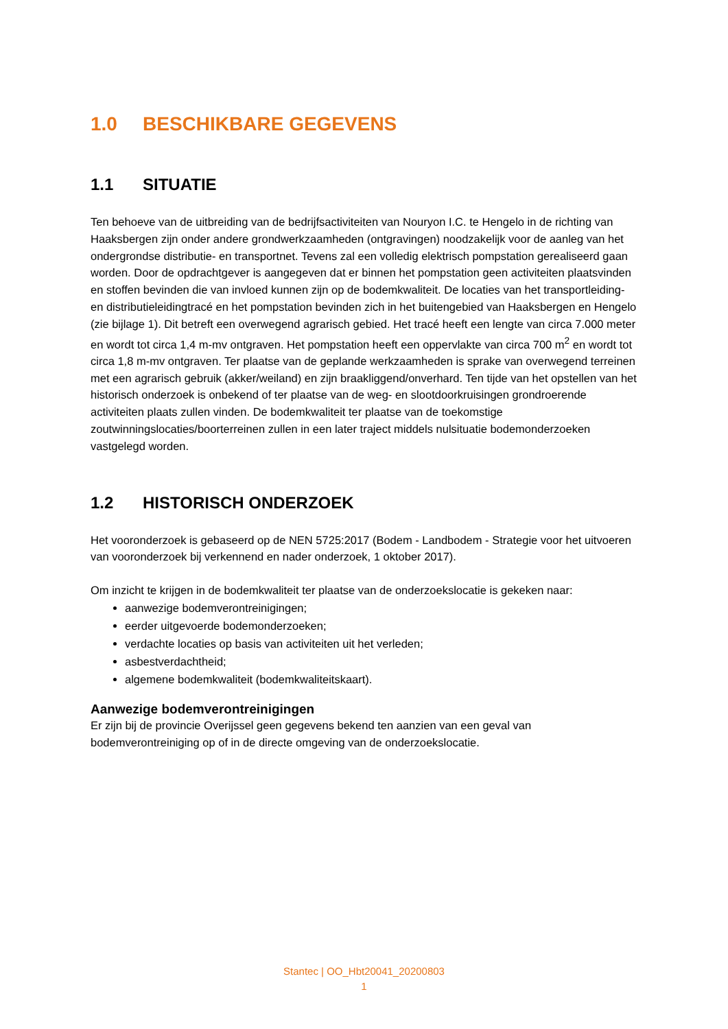1.0 BESCHIKBARE GEGEVENS
1.1 SITUATIE
Ten behoeve van de uitbreiding van de bedrijfsactiviteiten van Nouryon I.C. te Hengelo in de richting van Haaksbergen zijn onder andere grondwerkzaamheden (ontgravingen) noodzakelijk voor de aanleg van het ondergrondse distributie- en transportnet. Tevens zal een volledig elektrisch pompstation gerealiseerd gaan worden. Door de opdrachtgever is aangegeven dat er binnen het pompstation geen activiteiten plaatsvinden en stoffen bevinden die van invloed kunnen zijn op de bodemkwaliteit. De locaties van het transportleiding- en distributieleidingtracé en het pompstation bevinden zich in het buitengebied van Haaksbergen en Hengelo (zie bijlage 1). Dit betreft een overwegend agrarisch gebied. Het tracé heeft een lengte van circa 7.000 meter en wordt tot circa 1,4 m-mv ontgraven. Het pompstation heeft een oppervlakte van circa 700 m<sup>2</sup> en wordt tot circa 1,8 m-mv ontgraven. Ter plaatse van de geplande werkzaamheden is sprake van overwegend terreinen met een agrarisch gebruik (akker/weiland) en zijn braakliggend/onverhard. Ten tijde van het opstellen van het historisch onderzoek is onbekend of ter plaatse van de weg- en slootdoorkruisingen grondroerende activiteiten plaats zullen vinden. De bodemkwaliteit ter plaatse van de toekomstige zoutwinningslocaties/boorterreinen zullen in een later traject middels nulsituatie bodemonderzoeken vastgelegd worden.
1.2 HISTORISCH ONDERZOEK
Het vooronderzoek is gebaseerd op de NEN 5725:2017 (Bodem - Landbodem - Strategie voor het uitvoeren van vooronderzoek bij verkennend en nader onderzoek, 1 oktober 2017).
Om inzicht te krijgen in de bodemkwaliteit ter plaatse van de onderzoekslocatie is gekeken naar:
aanwezige bodemverontreinigingen;
eerder uitgevoerde bodemonderzoeken;
verdachte locaties op basis van activiteiten uit het verleden;
asbestverdachtheid;
algemene bodemkwaliteit (bodemkwaliteitskaart).
Aanwezige bodemverontreinigingen
Er zijn bij de provincie Overijssel geen gegevens bekend ten aanzien van een geval van bodemverontreiniging op of in de directe omgeving van de onderzoekslocatie.
Stantec | OO_Hbt20041_20200803
1